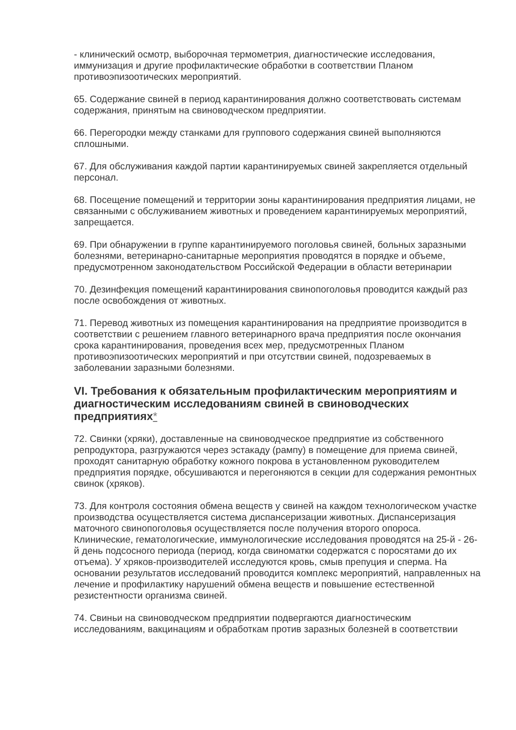- клинический осмотр, выборочная термометрия, диагностические исследования, иммунизация и другие профилактические обработки в соответствии Планом противоэпизоотических мероприятий.
65. Содержание свиней в период карантинирования должно соответствовать системам содержания, принятым на свиноводческом предприятии.
66. Перегородки между станками для группового содержания свиней выполняются сплошными.
67. Для обслуживания каждой партии карантинируемых свиней закрепляется отдельный персонал.
68. Посещение помещений и территории зоны карантинирования предприятия лицами, не связанными с обслуживанием животных и проведением карантинируемых мероприятий, запрещается.
69. При обнаружении в группе карантинируемого поголовья свиней, больных заразными болезнями, ветеринарно-санитарные мероприятия проводятся в порядке и объеме, предусмотренном законодательством Российской Федерации в области ветеринарии
70. Дезинфекция помещений карантинирования свинопоголовья проводится каждый раз после освобождения от животных.
71. Перевод животных из помещения карантинирования на предприятие производится в соответствии с решением главного ветеринарного врача предприятия после окончания срока карантинирования, проведения всех мер, предусмотренных Планом противоэпизоотических мероприятий и при отсутствии свиней, подозреваемых в заболевании заразными болезнями.
VI. Требования к обязательным профилактическим мероприятиям и диагностическим исследованиям свиней в свиноводческих предприятиях*
72. Свинки (хряки), доставленные на свиноводческое предприятие из собственного репродуктора, разгружаются через эстакаду (рампу) в помещение для приема свиней, проходят санитарную обработку кожного покрова в установленном руководителем предприятия порядке, обсушиваются и перегоняются в секции для содержания ремонтных свинок (хряков).
73. Для контроля состояния обмена веществ у свиней на каждом технологическом участке производства осуществляется система диспансеризации животных. Диспансеризация маточного свинопоголовья осуществляется после получения второго опороса. Клинические, гематологические, иммунологические исследования проводятся на 25-й - 26-й день подсосного периода (период, когда свиноматки содержатся с поросятами до их отъема). У хряков-производителей исследуются кровь, смыв препуция и сперма. На основании результатов исследований проводится комплекс мероприятий, направленных на лечение и профилактику нарушений обмена веществ и повышение естественной резистентности организма свиней.
74. Свиньи на свиноводческом предприятии подвергаются диагностическим исследованиям, вакцинациям и обработкам против заразных болезней в соответствии